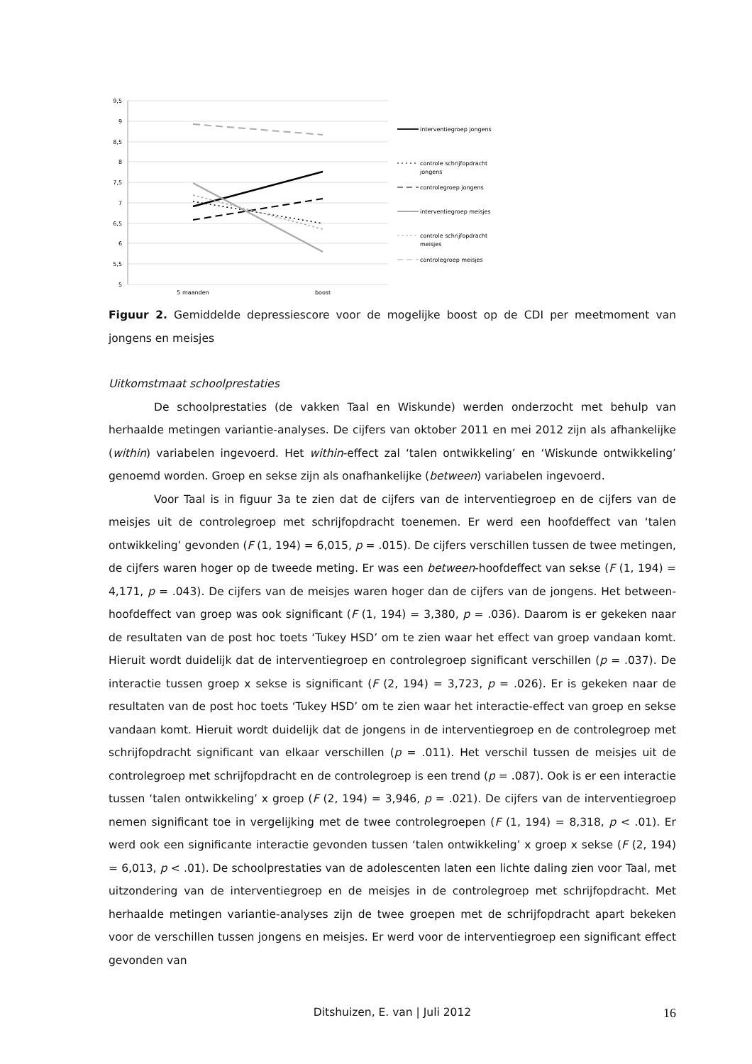9,5
9
8,5
8
7,5
7
6,5
6
5,5
5
5 maanden
boost
interventiegroep jongens
controle schrijfopdracht
jongens
controlegroep jongens
interventiegroep meisjes
controle schrijfopdracht
meisjes
controlegroep meisjes
Figuur 2. Gemiddelde depressiescore voor de mogelijke boost op de CDI per meetmoment van jongens en meisjes
Uitkomstmaat schoolprestaties
De schoolprestaties (de vakken Taal en Wiskunde) werden onderzocht met behulp van herhaalde metingen variantie-analyses. De cijfers van oktober 2011 en mei 2012 zijn als afhankelijke (within) variabelen ingevoerd. Het within-effect zal ‘talen ontwikkeling’ en ‘Wiskunde ontwikkeling’ genoemd worden. Groep en sekse zijn als onafhankelijke (between) variabelen ingevoerd.
Voor Taal is in figuur 3a te zien dat de cijfers van de interventiegroep en de cijfers van de meisjes uit de controlegroep met schrijfopdracht toenemen. Er werd een hoofdeffect van ‘talen ontwikkeling’ gevonden (F (1, 194) = 6,015, p = .015). De cijfers verschillen tussen de twee metingen, de cijfers waren hoger op de tweede meting. Er was een between-hoofdeffect van sekse (F (1, 194) = 4,171, p = .043). De cijfers van de meisjes waren hoger dan de cijfers van de jongens. Het between-hoofdeffect van groep was ook significant (F (1, 194) = 3,380, p = .036). Daarom is er gekeken naar de resultaten van de post hoc toets ‘Tukey HSD’ om te zien waar het effect van groep vandaan komt. Hieruit wordt duidelijk dat de interventiegroep en controlegroep significant verschillen (p = .037). De interactie tussen groep x sekse is significant (F (2, 194) = 3,723, p = .026). Er is gekeken naar de resultaten van de post hoc toets ‘Tukey HSD’ om te zien waar het interactie-effect van groep en sekse vandaan komt. Hieruit wordt duidelijk dat de jongens in de interventiegroep en de controlegroep met schrijfopdracht significant van elkaar verschillen (p = .011). Het verschil tussen de meisjes uit de controlegroep met schrijfopdracht en de controlegroep is een trend (p = .087). Ook is er een interactie tussen ‘talen ontwikkeling’ x groep (F (2, 194) = 3,946, p = .021). De cijfers van de interventiegroep nemen significant toe in vergelijking met de twee controlegroepen (F (1, 194) = 8,318, p < .01). Er werd ook een significante interactie gevonden tussen ‘talen ontwikkeling’ x groep x sekse (F (2, 194) = 6,013, p < .01). De schoolprestaties van de adolescenten laten een lichte daling zien voor Taal, met uitzondering van de interventiegroep en de meisjes in de controlegroep met schrijfopdracht. Met herhaalde metingen variantie-analyses zijn de twee groepen met de schrijfopdracht apart bekeken voor de verschillen tussen jongens en meisjes. Er werd voor de interventiegroep een significant effect gevonden van
Ditshuizen, E. van | Juli 2012
16